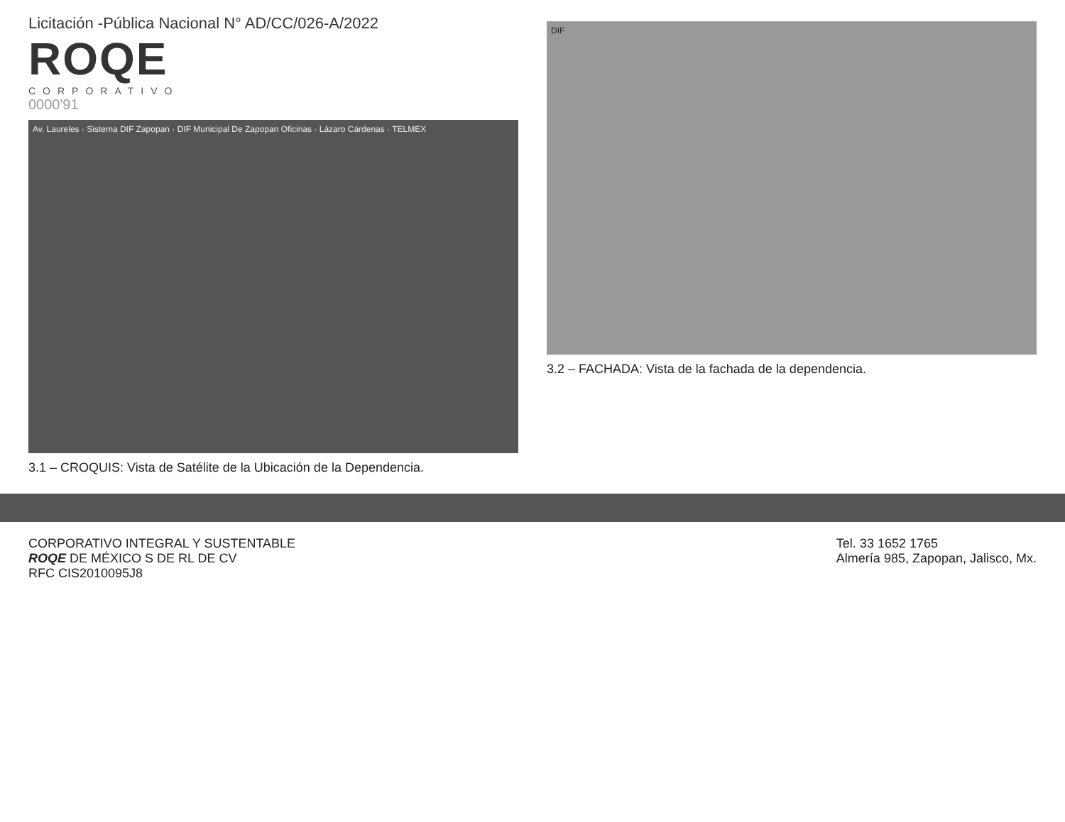Licitación -Pública Nacional N° AD/CC/026-A/2022
ROQE
CORPORATIVO
0000'91
Av. Laureles · Sistema DIF Zapopan · DIF Municipal De Zapopan Oficinas · Lázaro Cárdenas · TELMEX
3.1 – CROQUIS: Vista de Satélite de la Ubicación de la Dependencia.
DIF
3.2 – FACHADA: Vista de la fachada de la dependencia.
CORPORATIVO INTEGRAL Y SUSTENTABLE
ROQE DE MÉXICO S DE RL DE CV
RFC CIS2010095J8
Tel. 33 1652 1765
Almería 985, Zapopan, Jalisco, Mx.